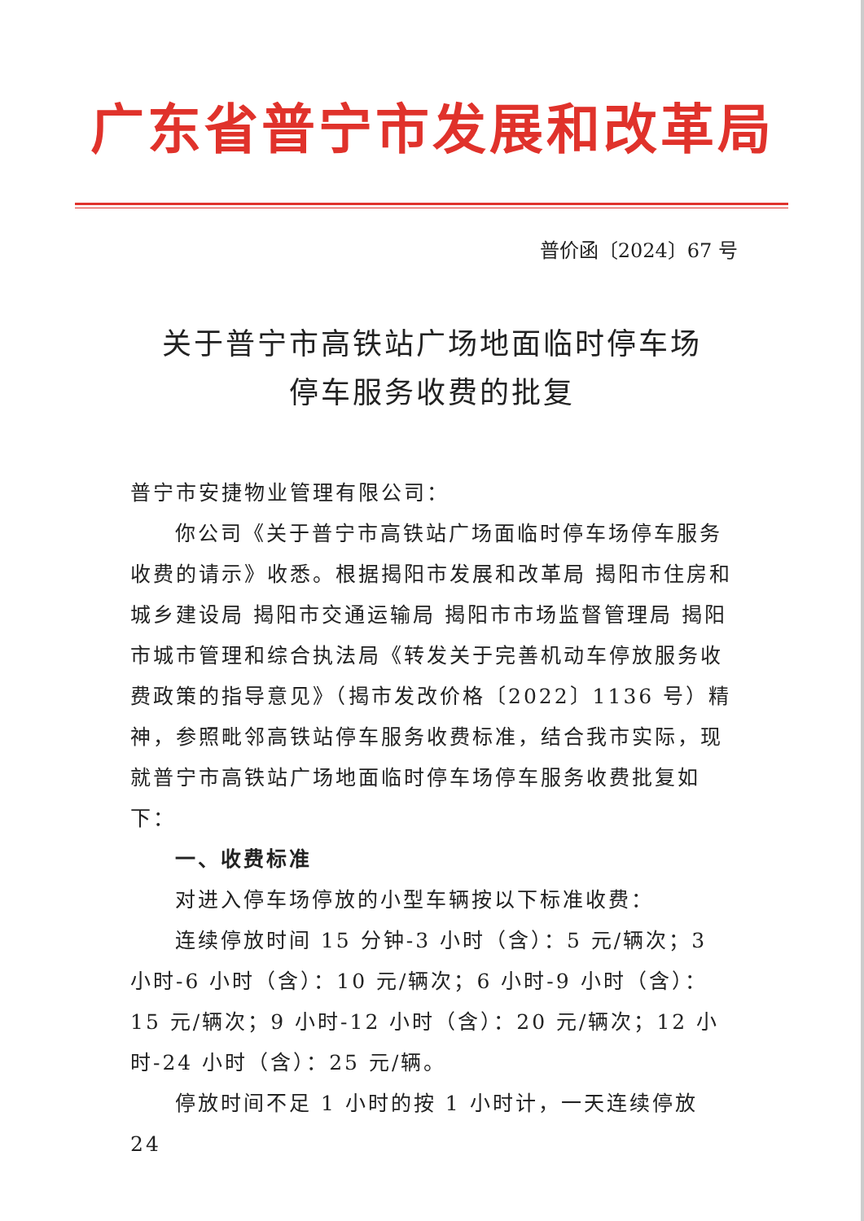广东省普宁市发展和改革局
普价函〔2024〕67 号
关于普宁市高铁站广场地面临时停车场
停车服务收费的批复
普宁市安捷物业管理有限公司：
你公司《关于普宁市高铁站广场面临时停车场停车服务收费的请示》收悉。根据揭阳市发展和改革局 揭阳市住房和城乡建设局 揭阳市交通运输局 揭阳市市场监督管理局 揭阳市城市管理和综合执法局《转发关于完善机动车停放服务收费政策的指导意见》（揭市发改价格〔2022〕1136 号）精神，参照毗邻高铁站停车服务收费标准，结合我市实际，现就普宁市高铁站广场地面临时停车场停车服务收费批复如下：
一、收费标准
对进入停车场停放的小型车辆按以下标准收费：
连续停放时间 15 分钟-3 小时（含）：5 元/辆次；3 小时-6 小时（含）：10 元/辆次；6 小时-9 小时（含）：15 元/辆次；9 小时-12 小时（含）：20 元/辆次；12 小时-24 小时（含）：25 元/辆。
停放时间不足 1 小时的按 1 小时计，一天连续停放 24